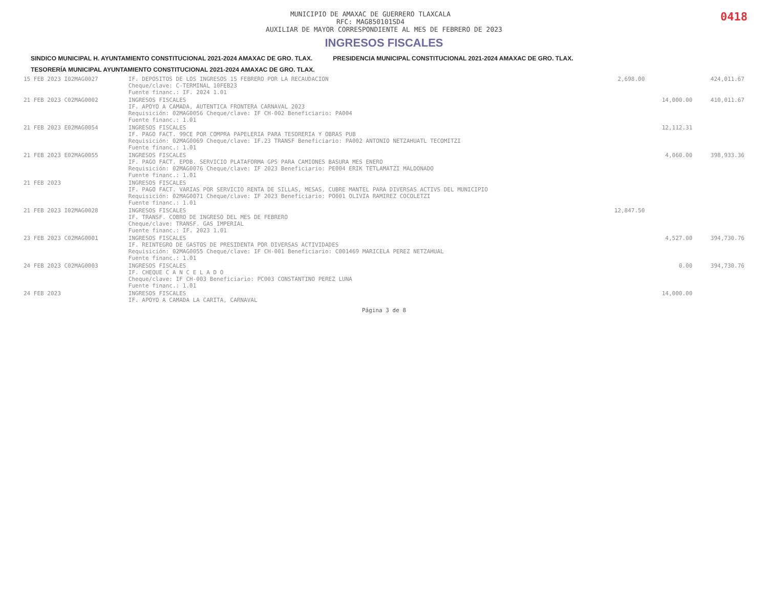0418
MUNICIPIO DE AMAXAC DE GUERRERO TLAXCALA
RFC: MAG850101SD4
AUXILIAR DE MAYOR CORRESPONDIENTE AL MES DE FEBRERO DE 2023
INGRESOS FISCALES
SINDICO MUNICIPAL H. AYUNTAMIENTO CONSTITUCIONAL 2021-2024 AMAXAC DE GRO. TLAX. PRESIDENCIA MUNICIPAL CONSTITUCIONAL 2021-2024 AMAXAC DE GRO. TLAX. TESORERÍA MUNICIPAL AYUNTAMIENTO CONSTITUCIONAL 2021-2024 AMAXAC DE GRO. TLAX.
| 15 FEB 2023 I02MAG0027 | IF. DEPOSITOS DE LOS INGRESOS 15 FEBRERO POR LA RECAUDACION Cheque/clave: C-TERMINAL 10FEB23 Fuente financ.: IF. 2024 1.01 | 2,698.00 | | 424,011.67 |
| 21 FEB 2023 C02MAG0002 | INGRESOS FISCALES IF. APOYO A CAMADA, AUTENTICA FRONTERA CARNAVAL 2023 Requisición: 02MAG0056 Cheque/clave: IF CH-002 Beneficiario: PA004 Fuente financ.: 1.01 | | 14,000.00 | 410,011.67 |
| 21 FEB 2023 E02MAG0054 | INGRESOS FISCALES IF. PAGO FACT. 99CE POR COMPRA PAPELERIA PARA TESORERIA Y OBRAS PUB Requisición: 02MAG0069 Cheque/clave: IF.23 TRANSF Beneficiario: PA002 ANTONIO NETZAHUATL TECOMITZI Fuente financ.: 1.01 | | 12,112.31 | |
| 21 FEB 2023 E02MAG0055 | INGRESOS FISCALES IF. PAGO FACT. EPDB. SERVICIO PLATAFORMA GPS PARA CAMIONES BASURA MES ENERO Requisición: 02MAG0076 Cheque/clave: IF 2023 Beneficiario: PE004 ERIK TETLAMATZI MALDONADO Fuente financ.: 1.01 | | 4,060.00 | 398,933.36 |
| 21 FEB 2023 | INGRESOS FISCALES IF. PAGO FACT. VARIAS POR SERVICIO RENTA DE SILLAS, MESAS, CUBRE MANTEL PARA DIVERSAS ACTIVS DEL MUNICIPIO Requisición: 02MAG0071 Cheque/clave: IF 2023 Beneficiario: PO001 OLIVIA RAMIREZ COCOLETZI Fuente financ.: 1.01 | | | |
| 21 FEB 2023 I02MAG0028 | INGRESOS FISCALES IF. TRANSF. COBRO DE INGRESO DEL MES DE FEBRERO Cheque/clave: TRANSF. GAS IMPERIAL Fuente financ.: IF. 2023 1.01 | 12,847.50 | | |
| 23 FEB 2023 C02MAG0001 | INGRESOS FISCALES IF. REINTEGRO DE GASTOS DE PRESIDENTA POR DIVERSAS ACTIVIDADES Requisición: 02MAG0055 Cheque/clave: IF CH-001 Beneficiario: C001469 MARICELA PEREZ NETZAHUAL Fuente financ.: 1.01 | | 4,527.00 | 394,730.76 |
| 24 FEB 2023 C02MAG0003 | INGRESOS FISCALES IF. CHEQUE C A N C E L A D O Cheque/clave: IF CH-003 Beneficiario: PC003 CONSTANTINO PEREZ LUNA Fuente financ.: 1.01 | | 0.00 | 394,730.76 |
| 24 FEB 2023 | INGRESOS FISCALES IF. APOYO A CAMADA LA CARITA, CARNAVAL | | 14,000.00 | |
Página 3 de 8